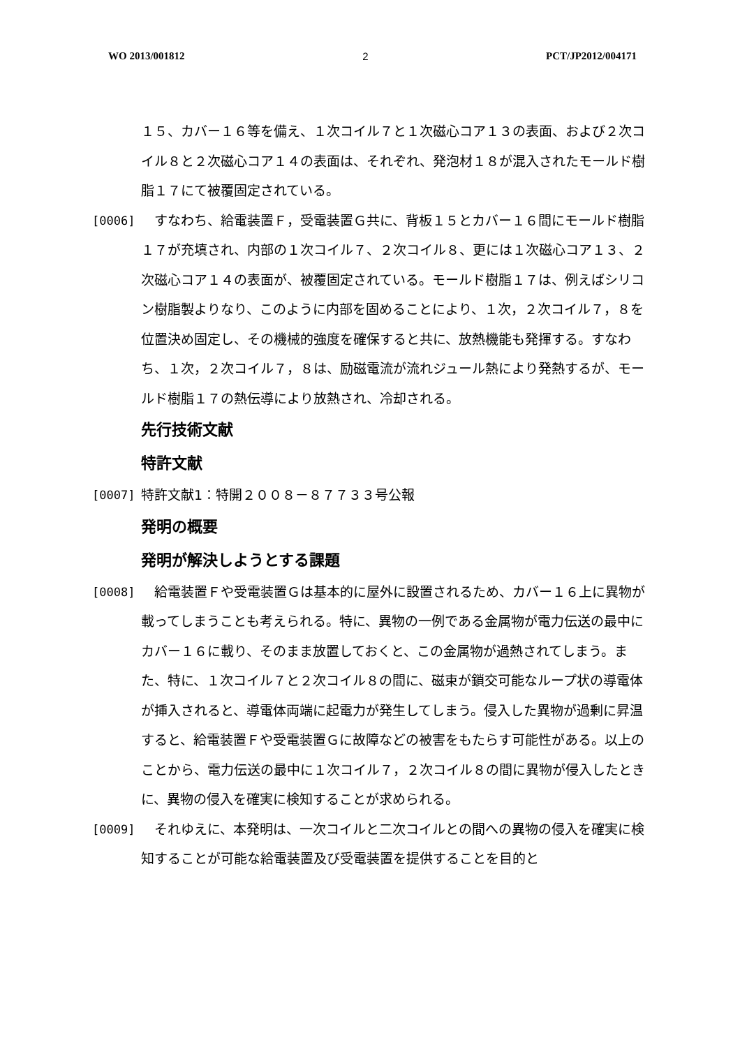WO 2013/001812 2 PCT/JP2012/004171
１５、カバー１６等を備え、１次コイル７と１次磁心コア１３の表面、および２次コイル８と２次磁心コア１４の表面は、それぞれ、発泡材１８が混入されたモールド樹脂１７にて被覆固定されている。
[0006] 　すなわち、給電装置Ｆ，受電装置Ｇ共に、背板１５とカバー１６間にモールド樹脂１７が充填され、内部の１次コイル７、２次コイル８、更には１次磁心コア１３、２次磁心コア１４の表面が、被覆固定されている。モールド樹脂１７は、例えばシリコン樹脂製よりなり、このように内部を固めることにより、１次，２次コイル７，８を位置決め固定し、その機械的強度を確保すると共に、放熱機能も発揮する。すなわち、１次，２次コイル７，８は、励磁電流が流れジュール熱により発熱するが、モールド樹脂１７の熱伝導により放熱され、冷却される。
先行技術文献
特許文献
[0007] 特許文献1：特開２００８－８７７３３号公報
発明の概要
発明が解決しようとする課題
[0008] 　給電装置Ｆや受電装置Ｇは基本的に屋外に設置されるため、カバー１６上に異物が載ってしまうことも考えられる。特に、異物の一例である金属物が電力伝送の最中にカバー１６に載り、そのまま放置しておくと、この金属物が過熱されてしまう。また、特に、１次コイル７と２次コイル８の間に、磁束が鎖交可能なループ状の導電体が挿入されると、導電体両端に起電力が発生してしまう。侵入した異物が過剰に昇温すると、給電装置Ｆや受電装置Ｇに故障などの被害をもたらす可能性がある。以上のことから、電力伝送の最中に１次コイル７，２次コイル８の間に異物が侵入したときに、異物の侵入を確実に検知することが求められる。
[0009] 　それゆえに、本発明は、一次コイルと二次コイルとの間への異物の侵入を確実に検知することが可能な給電装置及び受電装置を提供することを目的と